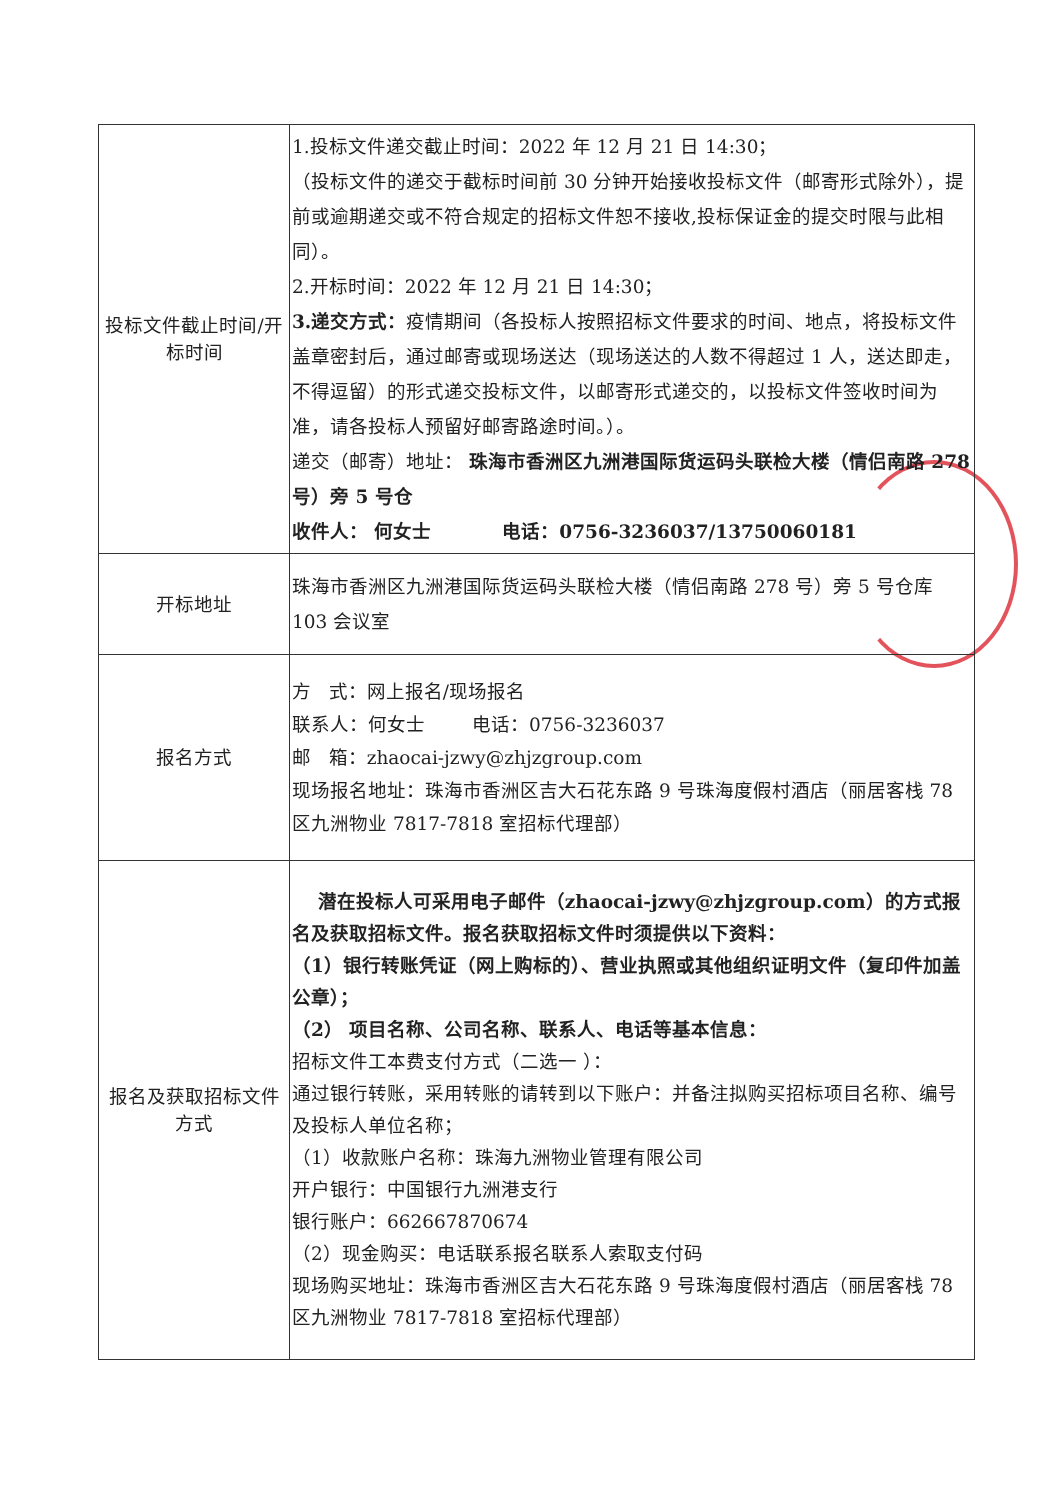| 投标文件截止时间/开标时间 | 1.投标文件递交截止时间：2022 年 12 月 21 日 14:30； （投标文件的递交于截标时间前 30 分钟开始接收投标文件（邮寄形式除外），提前或逾期递交或不符合规定的招标文件恕不接收,投标保证金的提交时限与此相同）。 2.开标时间：2022 年 12 月 21 日 14:30； 3.递交方式： 疫情期间（各投标人按照招标文件要求的时间、地点，将投标文件盖章密封后，通过邮寄或现场送达（现场送达的人数不得超过 1 人，送达即走，不得逗留）的形式递交投标文件，以邮寄形式递交的，以投标文件签收时间为准，请各投标人预留好邮寄路途时间。）。 递交（邮寄）地址： 珠海市香洲区九洲港国际货运码头联检大楼（情侣南路 278 号）旁 5 号仓 收件人： 何女士 电话：0756-3236037/13750060181 |
| 开标地址 | 珠海市香洲区九洲港国际货运码头联检大楼（情侣南路 278 号）旁 5 号仓库 103 会议室 |
| 报名方式 | 方 式：网上报名/现场报名 联系人：何女士 电话：0756-3236037 邮 箱： zhaocai-jzwy@zhjzgroup.com 现场报名地址：珠海市香洲区吉大石花东路 9 号珠海度假村酒店（丽居客栈 78 区九洲物业 7817-7818 室招标代理部） |
| 报名及获取招标文件方式 | 潜在投标人可采用电子邮件（zhaocai-jzwy@zhjzgroup.com）的方式报名及获取招标文件。报名获取招标文件时须提供以下资料： （1）银行转账凭证（网上购标的）、营业执照或其他组织证明文件（复印件加盖公章）； （2） 项目名称、公司名称、联系人、电话等基本信息： 招标文件工本费支付方式（二选一 ）： 通过银行转账，采用转账的请转到以下账户：并备注拟购买招标项目名称、编号及投标人单位名称； （1）收款账户名称：珠海九洲物业管理有限公司 开户银行：中国银行九洲港支行 银行账户：662667870674 （2）现金购买：电话联系报名联系人索取支付码 现场购买地址：珠海市香洲区吉大石花东路 9 号珠海度假村酒店（丽居客栈 78 区九洲物业 7817-7818 室招标代理部） |